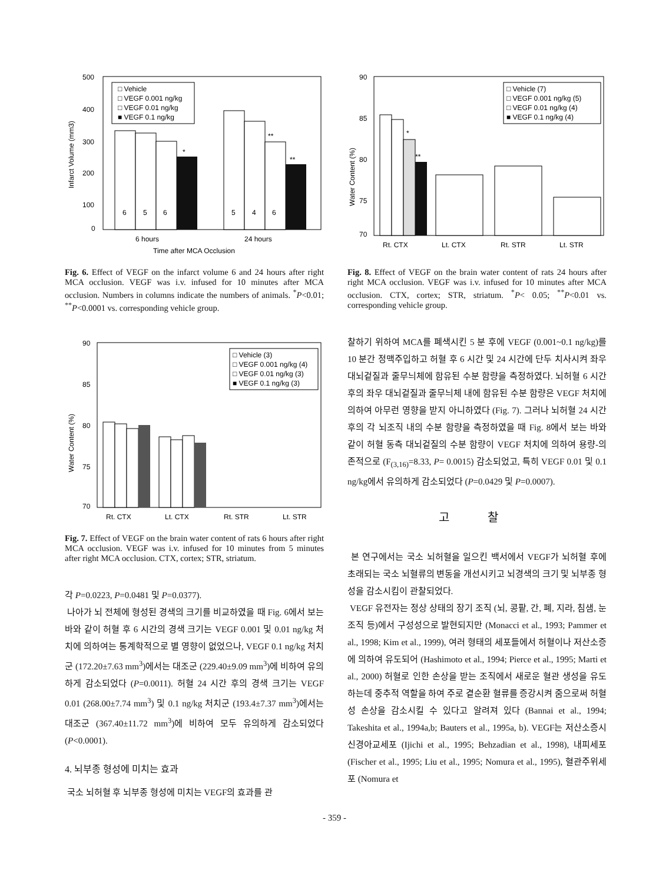500
400
300
200
100
0
Infarct Volume (mm3)
□ Vehicle
□ VEGF 0.001 ng/kg
□ VEGF 0.01 ng/kg
■ VEGF 0.1 ng/kg
6
5
6
5
4
6
*
**
**
6 hours
24 hours
Time after MCA Occlusion
Fig. 6. Effect of VEGF on the infarct volume 6 and 24 hours after right MCA occlusion. VEGF was i.v. infused for 10 minutes after MCA occlusion. Numbers in columns indicate the numbers of animals. <sup>*</sup>P<0.01; <sup>**</sup>P<0.0001 vs. corresponding vehicle group.
90
85
80
75
70
Water Content (%)
□ Vehicle (3)
□ VEGF 0.001 ng/kg (4)
□ VEGF 0.01 ng/kg (3)
■ VEGF 0.1 ng/kg (3)
Rt. CTX
Lt. CTX
Rt. STR
Lt. STR
Fig. 7. Effect of VEGF on the brain water content of rats 6 hours after right MCA occlusion. VEGF was i.v. infused for 10 minutes from 5 minutes after right MCA occlusion. CTX, cortex; STR, striatum.
각 P=0.0223, P=0.0481 및 P=0.0377).
나아가 뇌 전체에 형성된 경색의 크기를 비교하였을 때 Fig. 6에서 보는 바와 같이 허혈 후 6 시간의 경색 크기는 VEGF 0.001 및 0.01 ng/kg 처치에 의하여는 통계학적으로 별 영향이 없었으나, VEGF 0.1 ng/kg 처치군 (172.20±7.63 mm<sup>3</sup>)에서는 대조군 (229.40±9.09 mm<sup>3</sup>)에 비하여 유의하게 감소되었다 (P=0.0011). 허혈 24 시간 후의 경색 크기는 VEGF 0.01 (268.00±7.74 mm<sup>3</sup>) 및 0.1 ng/kg 처치군 (193.4±7.37 mm<sup>3</sup>)에서는 대조군 (367.40±11.72 mm<sup>3</sup>)에 비하여 모두 유의하게 감소되었다 (P<0.0001).
4. 뇌부종 형성에 미치는 효과
국소 뇌허혈 후 뇌부종 형성에 미치는 VEGF의 효과를 관
90
85
80
75
70
Water Content (%)
□ Vehicle (7)
□ VEGF 0.001 ng/kg (5)
□ VEGF 0.01 ng/kg (4)
■ VEGF 0.1 ng/kg (4)
*
**
Rt. CTX
Lt. CTX
Rt. STR
Lt. STR
Fig. 8. Effect of VEGF on the brain water content of rats 24 hours after right MCA occlusion. VEGF was i.v. infused for 10 minutes after MCA occlusion. CTX, cortex; STR, striatum. <sup>*</sup>P< 0.05; <sup>**</sup>P<0.01 vs. corresponding vehicle group.
찰하기 위하여 MCA를 폐색시킨 5 분 후에 VEGF (0.001~0.1 ng/kg)를 10 분간 정맥주입하고 허혈 후 6 시간 및 24 시간에 단두 치사시켜 좌우 대뇌겉질과 줄무늬체에 함유된 수분 함량을 측정하였다. 뇌허혈 6 시간 후의 좌우 대뇌겉질과 줄무늬체 내에 함유된 수분 함량은 VEGF 처치에 의하여 아무런 영향을 받지 아니하였다 (Fig. 7). 그러나 뇌허혈 24 시간 후의 각 뇌조직 내의 수분 함량을 측정하였을 때 Fig. 8에서 보는 바와 같이 허혈 동측 대뇌겉질의 수분 함량이 VEGF 처치에 의하여 용량-의존적으로 (F<sub>(3,16)</sub>=8.33, P= 0.0015) 감소되었고, 특히 VEGF 0.01 및 0.1 ng/kg에서 유의하게 감소되었다 (P=0.0429 및 P=0.0007).
고 찰
본 연구에서는 국소 뇌허혈을 일으킨 백서에서 VEGF가 뇌허혈 후에 초래되는 국소 뇌혈류의 변동을 개선시키고 뇌경색의 크기 및 뇌부종 형성을 감소시킴이 관찰되었다.
VEGF 유전자는 정상 상태의 장기 조직 (뇌, 콩팥, 간, 폐, 지라, 침샘, 눈 조직 등)에서 구성성으로 발현되지만 (Monacci et al., 1993; Pammer et al., 1998; Kim et al., 1999), 여러 형태의 세포들에서 허혈이나 저산소증에 의하여 유도되어 (Hashimoto et al., 1994; Pierce et al., 1995; Marti et al., 2000) 허혈로 인한 손상을 받는 조직에서 새로운 혈관 생성을 유도하는데 중추적 역할을 하여 주로 곁순환 혈류를 증강시켜 줌으로써 허혈성 손상을 감소시킬 수 있다고 알려져 있다 (Bannai et al., 1994; Takeshita et al., 1994a,b; Bauters et al., 1995a, b). VEGF는 저산소증시 신경아교세포 (Ijichi et al., 1995; Behzadian et al., 1998), 내피세포 (Fischer et al., 1995; Liu et al., 1995; Nomura et al., 1995), 혈관주위세포 (Nomura et
- 359 -